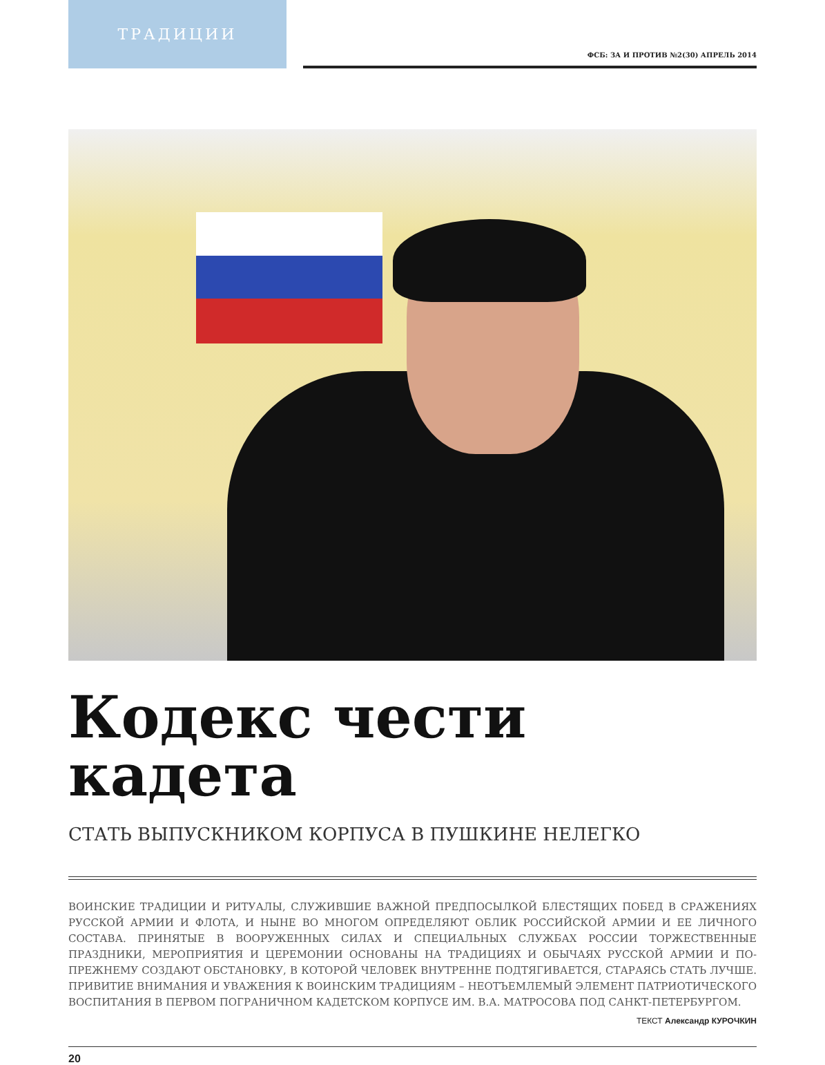ТРАДИЦИИ
ФСБ: ЗА И ПРОТИВ №2(30) АПРЕЛЬ 2014
Кодекс чести кадета
СТАТЬ ВЫПУСКНИКОМ КОРПУСА В ПУШКИНЕ НЕЛЕГКО
ВОИНСКИЕ ТРАДИЦИИ И РИТУАЛЫ, СЛУЖИВШИЕ ВАЖНОЙ ПРЕДПОСЫЛКОЙ БЛЕСТЯЩИХ ПОБЕД В СРАЖЕНИЯХ РУССКОЙ АРМИИ И ФЛОТА, И НЫНЕ ВО МНОГОМ ОПРЕДЕЛЯЮТ ОБЛИК РОССИЙСКОЙ АРМИИ И ЕЕ ЛИЧНОГО СОСТАВА. ПРИНЯТЫЕ В ВООРУЖЕННЫХ СИЛАХ И СПЕЦИАЛЬНЫХ СЛУЖБАХ РОССИИ ТОРЖЕСТВЕННЫЕ ПРАЗДНИКИ, МЕРОПРИЯТИЯ И ЦЕРЕМОНИИ ОСНОВАНЫ НА ТРАДИЦИЯХ И ОБЫЧАЯХ РУССКОЙ АРМИИ И ПО-ПРЕЖНЕМУ СОЗДАЮТ ОБСТАНОВКУ, В КОТОРОЙ ЧЕЛОВЕК ВНУТРЕННЕ ПОДТЯГИВАЕТСЯ, СТАРАЯСЬ СТАТЬ ЛУЧШЕ. ПРИВИТИЕ ВНИМАНИЯ И УВАЖЕНИЯ К ВОИНСКИМ ТРАДИЦИЯМ – НЕОТЪЕМЛЕМЫЙ ЭЛЕМЕНТ ПАТРИОТИЧЕСКОГО ВОСПИТАНИЯ В ПЕРВОМ ПОГРАНИЧНОМ КАДЕТСКОМ КОРПУСЕ ИМ. В.А. МАТРОСОВА ПОД САНКТ-ПЕТЕРБУРГОМ.
ТЕКСТ Александр КУРОЧКИН
20